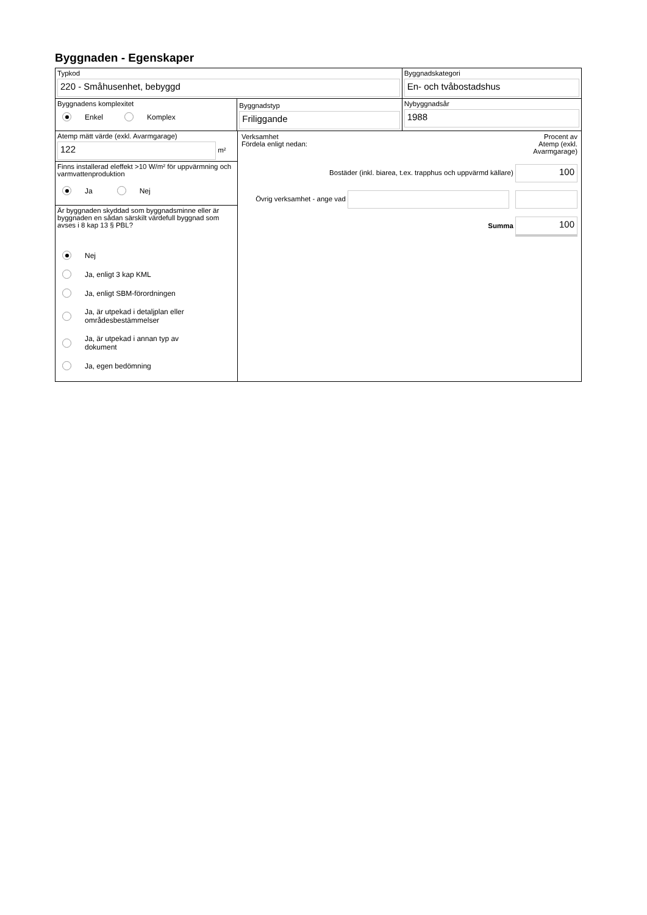Byggnaden - Egenskaper
Typkod
220 - Småhusenhet, bebyggd
Byggnadskategori
En- och tvåbostadshus
Byggnadens komplexitet
Enkel Komplex
Byggnadstyp
Friliggande
Nybyggnadsår
1988
Atemp mätt värde (exkl. Avarmgarage)
122
m²
Finns installerad eleffekt >10 W/m² för uppvärmning och varmvattenproduktion
Ja Nej
Är byggnaden skyddad som byggnadsminne eller är byggnaden en sådan särskilt värdefull byggnad som avses i 8 kap 13 § PBL?
Nej
Ja, enligt 3 kap KML
Ja, enligt SBM-förordningen
Ja, är utpekad i detaljplan eller
områdesbestämmelser
Ja, är utpekad i annan typ av
dokument
Ja, egen bedömning
Verksamhet
Fördela enligt nedan:
Procent av
Atemp (exkl.
Avarmgarage)
Bostäder (inkl. biarea, t.ex. trapphus och uppvärmd källare)
100
Övrig verksamhet - ange vad
Summa
100